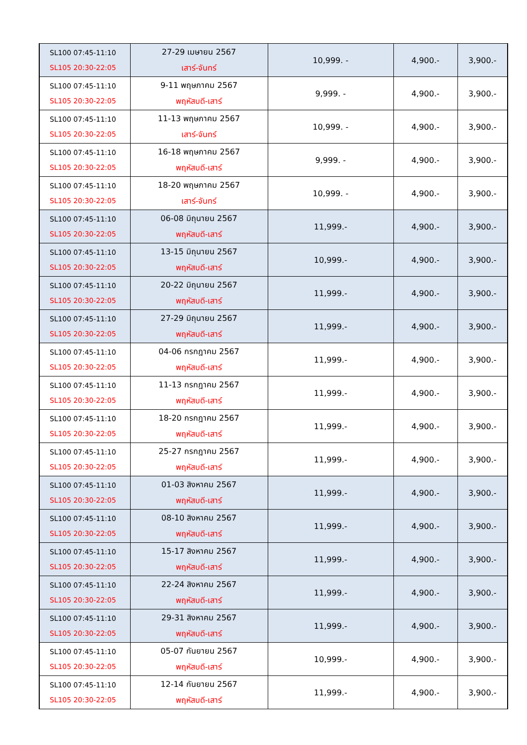| SL100 07:45-11:10 SL105 20:30-22:05 | 27-29 เมษายน 2567 เสาร์-จันทร์ | 10,999. - | 4,900.- | 3,900.- |
| SL100 07:45-11:10 SL105 20:30-22:05 | 9-11 พฤษภาคม 2567 พฤหัสบดี-เสาร์ | 9,999. - | 4,900.- | 3,900.- |
| SL100 07:45-11:10 SL105 20:30-22:05 | 11-13 พฤษภาคม 2567 เสาร์-จันทร์ | 10,999. - | 4,900.- | 3,900.- |
| SL100 07:45-11:10 SL105 20:30-22:05 | 16-18 พฤษภาคม 2567 พฤหัสบดี-เสาร์ | 9,999. - | 4,900.- | 3,900.- |
| SL100 07:45-11:10 SL105 20:30-22:05 | 18-20 พฤษภาคม 2567 เสาร์-จันทร์ | 10,999. - | 4,900.- | 3,900.- |
| SL100 07:45-11:10 SL105 20:30-22:05 | 06-08 มิถุนายน 2567 พฤหัสบดี-เสาร์ | 11,999.- | 4,900.- | 3,900.- |
| SL100 07:45-11:10 SL105 20:30-22:05 | 13-15 มิถุนายน 2567 พฤหัสบดี-เสาร์ | 10,999.- | 4,900.- | 3,900.- |
| SL100 07:45-11:10 SL105 20:30-22:05 | 20-22 มิถุนายน 2567 พฤหัสบดี-เสาร์ | 11,999.- | 4,900.- | 3,900.- |
| SL100 07:45-11:10 SL105 20:30-22:05 | 27-29 มิถุนายน 2567 พฤหัสบดี-เสาร์ | 11,999.- | 4,900.- | 3,900.- |
| SL100 07:45-11:10 SL105 20:30-22:05 | 04-06 กรกฎาคม 2567 พฤหัสบดี-เสาร์ | 11,999.- | 4,900.- | 3,900.- |
| SL100 07:45-11:10 SL105 20:30-22:05 | 11-13 กรกฎาคม 2567 พฤหัสบดี-เสาร์ | 11,999.- | 4,900.- | 3,900.- |
| SL100 07:45-11:10 SL105 20:30-22:05 | 18-20 กรกฎาคม 2567 พฤหัสบดี-เสาร์ | 11,999.- | 4,900.- | 3,900.- |
| SL100 07:45-11:10 SL105 20:30-22:05 | 25-27 กรกฎาคม 2567 พฤหัสบดี-เสาร์ | 11,999.- | 4,900.- | 3,900.- |
| SL100 07:45-11:10 SL105 20:30-22:05 | 01-03 สิงหาคม 2567 พฤหัสบดี-เสาร์ | 11,999.- | 4,900.- | 3,900.- |
| SL100 07:45-11:10 SL105 20:30-22:05 | 08-10 สิงหาคม 2567 พฤหัสบดี-เสาร์ | 11,999.- | 4,900.- | 3,900.- |
| SL100 07:45-11:10 SL105 20:30-22:05 | 15-17 สิงหาคม 2567 พฤหัสบดี-เสาร์ | 11,999.- | 4,900.- | 3,900.- |
| SL100 07:45-11:10 SL105 20:30-22:05 | 22-24 สิงหาคม 2567 พฤหัสบดี-เสาร์ | 11,999.- | 4,900.- | 3,900.- |
| SL100 07:45-11:10 SL105 20:30-22:05 | 29-31 สิงหาคม 2567 พฤหัสบดี-เสาร์ | 11,999.- | 4,900.- | 3,900.- |
| SL100 07:45-11:10 SL105 20:30-22:05 | 05-07 กันยายน 2567 พฤหัสบดี-เสาร์ | 10,999.- | 4,900.- | 3,900.- |
| SL100 07:45-11:10 SL105 20:30-22:05 | 12-14 กันยายน 2567 พฤหัสบดี-เสาร์ | 11,999.- | 4,900.- | 3,900.- |